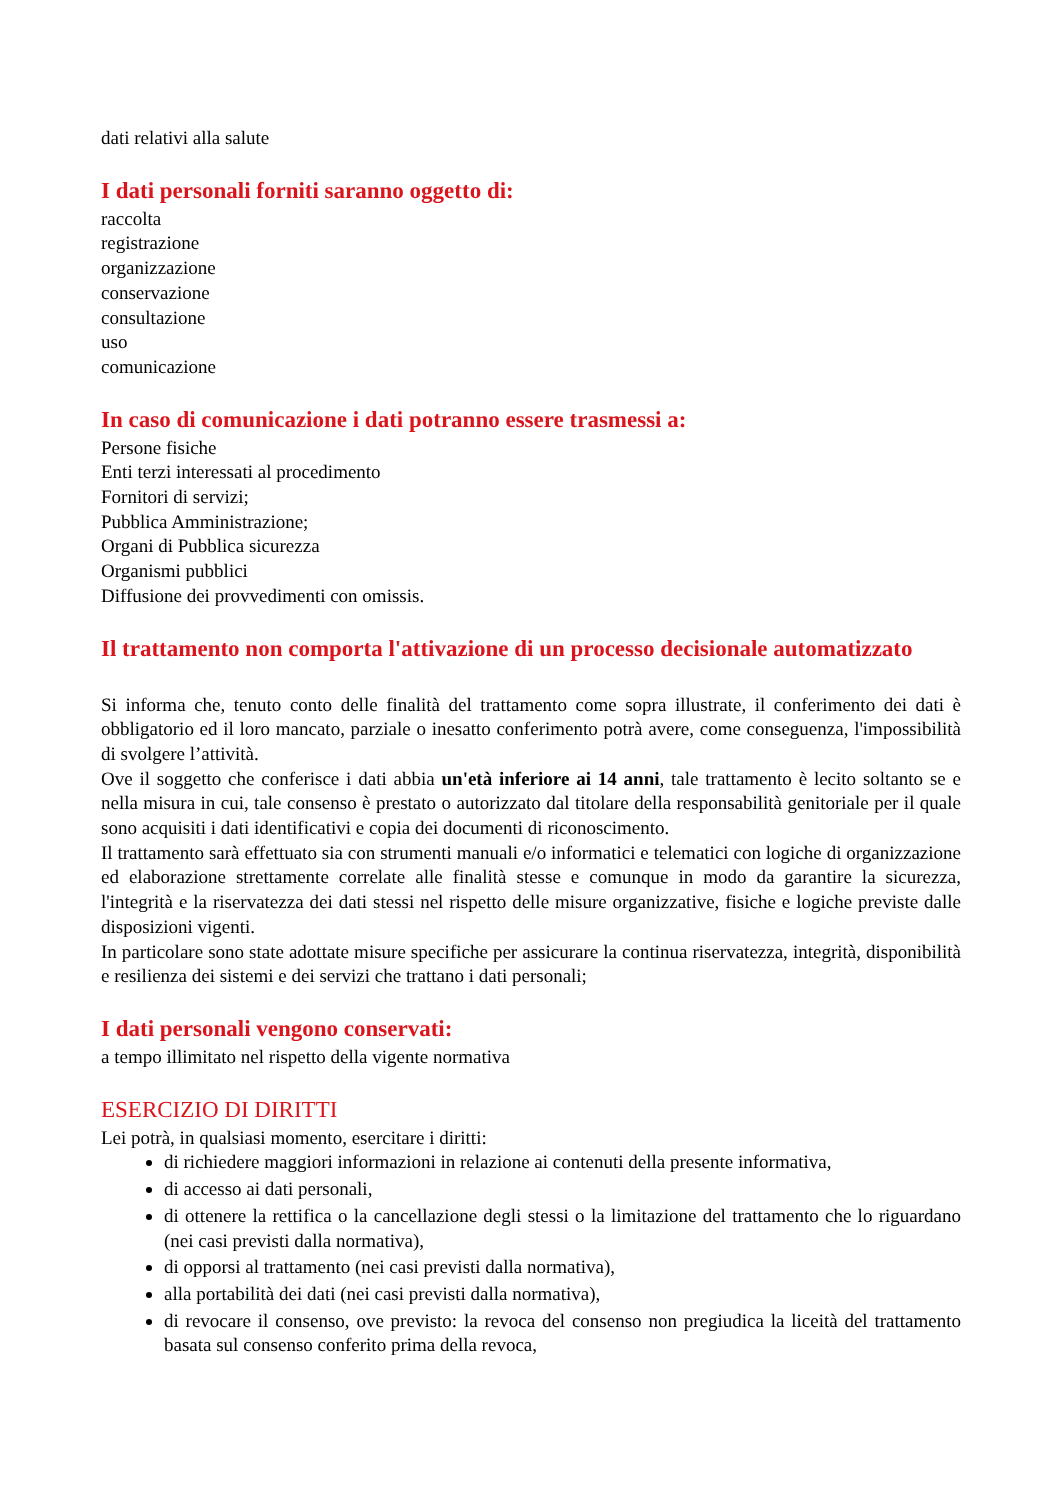dati relativi alla salute
I dati personali forniti saranno oggetto di:
raccolta
registrazione
organizzazione
conservazione
consultazione
uso
comunicazione
In caso di comunicazione i dati potranno essere trasmessi a:
Persone fisiche
Enti terzi interessati al procedimento
Fornitori di servizi;
Pubblica Amministrazione;
Organi di Pubblica sicurezza
Organismi pubblici
Diffusione dei provvedimenti con omissis.
Il trattamento non comporta l'attivazione di un processo decisionale automatizzato
Si informa che, tenuto conto delle finalità del trattamento come sopra illustrate, il conferimento dei dati è obbligatorio ed il loro mancato, parziale o inesatto conferimento potrà avere, come conseguenza, l'impossibilità di svolgere l’attività.
Ove il soggetto che conferisce i dati abbia un'età inferiore ai 14 anni, tale trattamento è lecito soltanto se e nella misura in cui, tale consenso è prestato o autorizzato dal titolare della responsabilità genitoriale per il quale sono acquisiti i dati identificativi e copia dei documenti di riconoscimento.
Il trattamento sarà effettuato sia con strumenti manuali e/o informatici e telematici con logiche di organizzazione ed elaborazione strettamente correlate alle finalità stesse e comunque in modo da garantire la sicurezza, l'integrità e la riservatezza dei dati stessi nel rispetto delle misure organizzative, fisiche e logiche previste dalle disposizioni vigenti.
In particolare sono state adottate misure specifiche per assicurare la continua riservatezza, integrità, disponibilità e resilienza dei sistemi e dei servizi che trattano i dati personali;
I dati personali vengono conservati:
a tempo illimitato nel rispetto della vigente normativa
ESERCIZIO DI DIRITTI
Lei potrà, in qualsiasi momento, esercitare i diritti:
di richiedere maggiori informazioni in relazione ai contenuti della presente informativa,
di accesso ai dati personali,
di ottenere la rettifica o la cancellazione degli stessi o la limitazione del trattamento che lo riguardano (nei casi previsti dalla normativa),
di opporsi al trattamento (nei casi previsti dalla normativa),
alla portabilità dei dati (nei casi previsti dalla normativa),
di revocare il consenso, ove previsto: la revoca del consenso non pregiudica la liceità del trattamento basata sul consenso conferito prima della revoca,